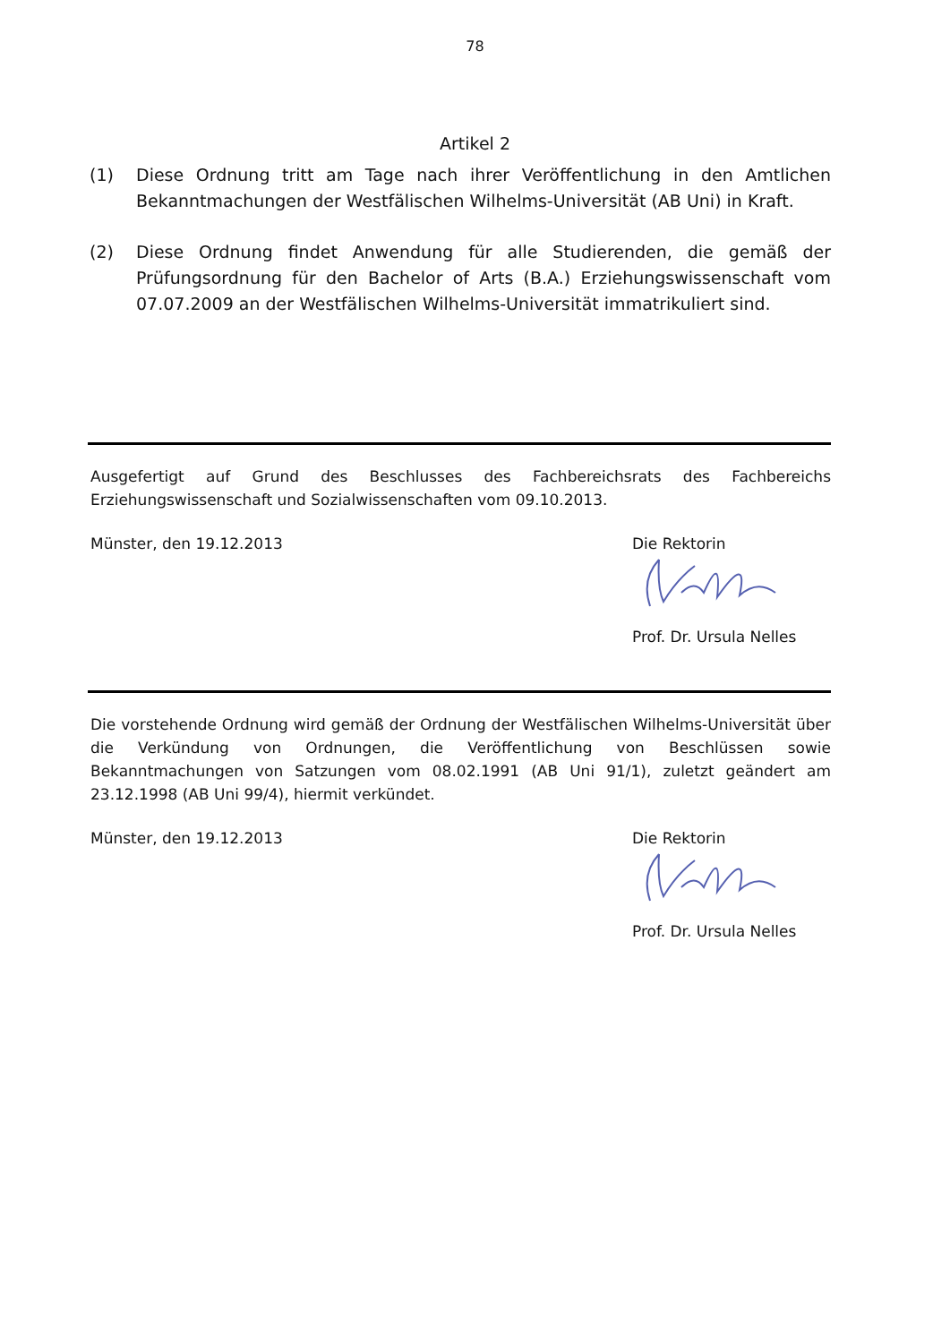78
Artikel 2
(1) Diese Ordnung tritt am Tage nach ihrer Veröffentlichung in den Amtlichen Bekanntmachungen der Westfälischen Wilhelms-Universität (AB Uni) in Kraft.
(2) Diese Ordnung findet Anwendung für alle Studierenden, die gemäß der Prüfungsordnung für den Bachelor of Arts (B.A.) Erziehungswissenschaft vom 07.07.2009 an der Westfälischen Wilhelms-Universität immatrikuliert sind.
Ausgefertigt auf Grund des Beschlusses des Fachbereichsrats des Fachbereichs Erziehungswissenschaft und Sozialwissenschaften vom 09.10.2013.
Münster, den 19.12.2013 Die Rektorin
Prof. Dr. Ursula Nelles
Die vorstehende Ordnung wird gemäß der Ordnung der Westfälischen Wilhelms-Universität über die Verkündung von Ordnungen, die Veröffentlichung von Beschlüssen sowie Bekanntmachungen von Satzungen vom 08.02.1991 (AB Uni 91/1), zuletzt geändert am 23.12.1998 (AB Uni 99/4), hiermit verkündet.
Münster, den 19.12.2013 Die Rektorin
Prof. Dr. Ursula Nelles